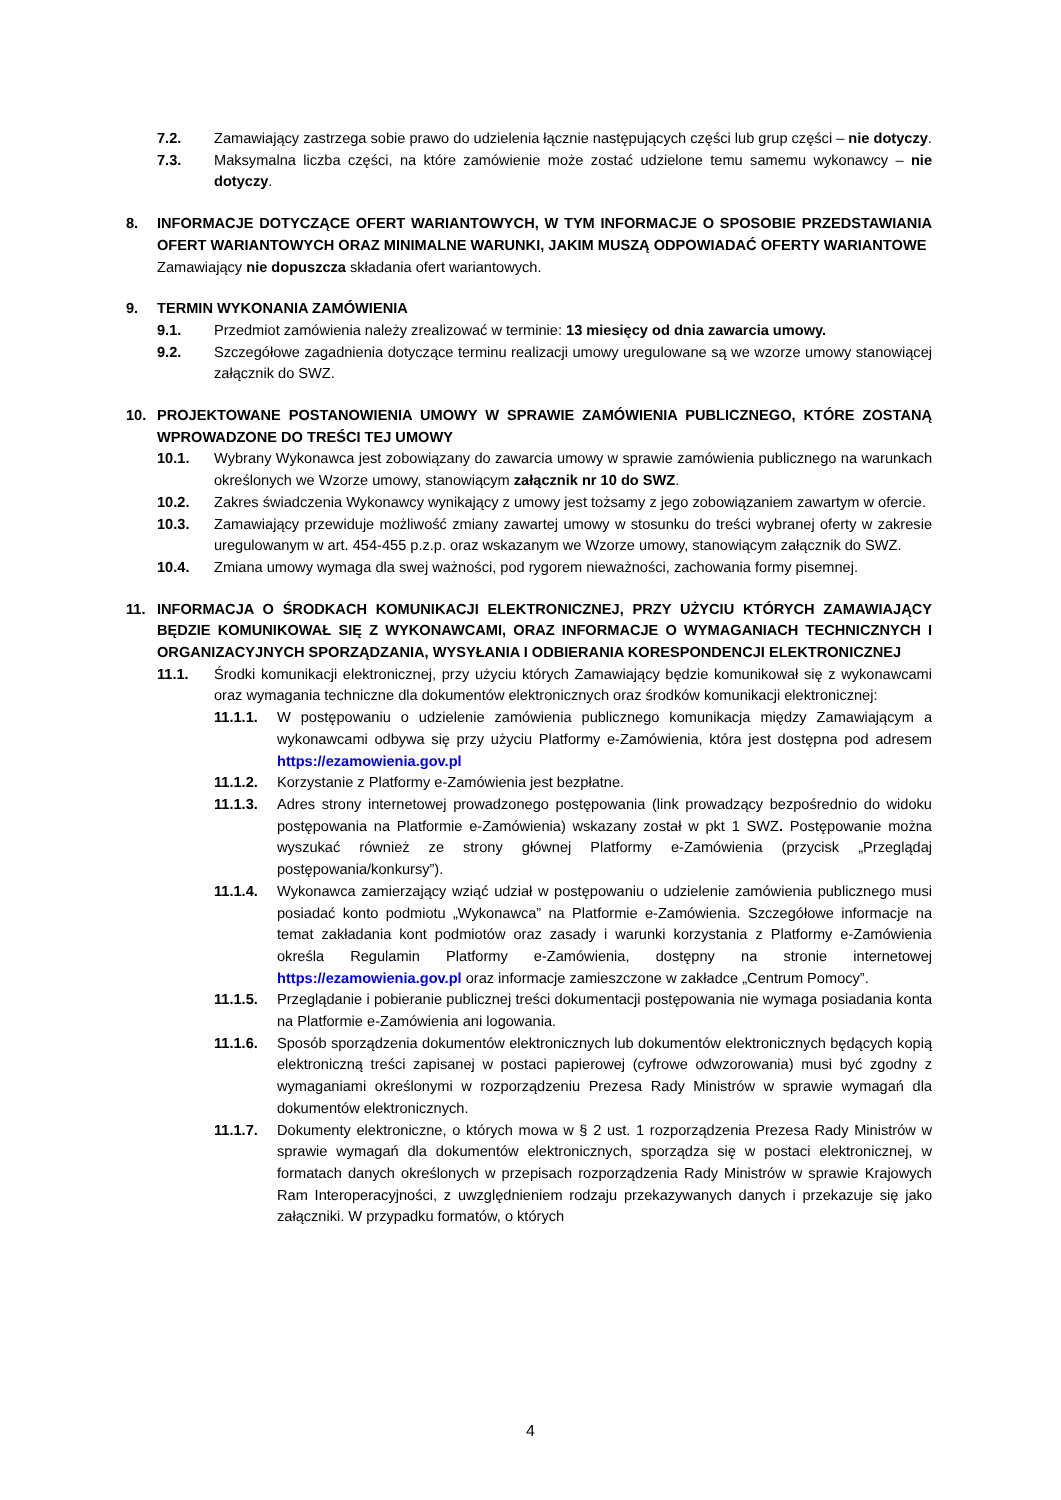7.2. Zamawiający zastrzega sobie prawo do udzielenia łącznie następujących części lub grup części – nie dotyczy.
7.3. Maksymalna liczba części, na które zamówienie może zostać udzielone temu samemu wykonawcy – nie dotyczy.
8. INFORMACJE DOTYCZĄCE OFERT WARIANTOWYCH, W TYM INFORMACJE O SPOSOBIE PRZEDSTAWIANIA OFERT WARIANTOWYCH ORAZ MINIMALNE WARUNKI, JAKIM MUSZĄ ODPOWIADAĆ OFERTY WARIANTOWE
Zamawiający nie dopuszcza składania ofert wariantowych.
9. TERMIN WYKONANIA ZAMÓWIENIA
9.1. Przedmiot zamówienia należy zrealizować w terminie: 13 miesięcy od dnia zawarcia umowy.
9.2. Szczegółowe zagadnienia dotyczące terminu realizacji umowy uregulowane są we wzorze umowy stanowiącej załącznik do SWZ.
10. PROJEKTOWANE POSTANOWIENIA UMOWY W SPRAWIE ZAMÓWIENIA PUBLICZNEGO, KTÓRE ZOSTANĄ WPROWADZONE DO TREŚCI TEJ UMOWY
10.1. Wybrany Wykonawca jest zobowiązany do zawarcia umowy w sprawie zamówienia publicznego na warunkach określonych we Wzorze umowy, stanowiącym załącznik nr 10 do SWZ.
10.2. Zakres świadczenia Wykonawcy wynikający z umowy jest tożsamy z jego zobowiązaniem zawartym w ofercie.
10.3. Zamawiający przewiduje możliwość zmiany zawartej umowy w stosunku do treści wybranej oferty w zakresie uregulowanym w art. 454-455 p.z.p. oraz wskazanym we Wzorze umowy, stanowiącym załącznik do SWZ.
10.4. Zmiana umowy wymaga dla swej ważności, pod rygorem nieważności, zachowania formy pisemnej.
11. INFORMACJA O ŚRODKACH KOMUNIKACJI ELEKTRONICZNEJ, PRZY UŻYCIU KTÓRYCH ZAMAWIAJĄCY BĘDZIE KOMUNIKOWAŁ SIĘ Z WYKONAWCAMI, ORAZ INFORMACJE O WYMAGANIACH TECHNICZNYCH I ORGANIZACYJNYCH SPORZĄDZANIA, WYSYŁANIA I ODBIERANIA KORESPONDENCJI ELEKTRONICZNEJ
11.1. Środki komunikacji elektronicznej, przy użyciu których Zamawiający będzie komunikował się z wykonawcami oraz wymagania techniczne dla dokumentów elektronicznych oraz środków komunikacji elektronicznej:
11.1.1. W postępowaniu o udzielenie zamówienia publicznego komunikacja między Zamawiającym a wykonawcami odbywa się przy użyciu Platformy e-Zamówienia, która jest dostępna pod adresem https://ezamowienia.gov.pl
11.1.2. Korzystanie z Platformy e-Zamówienia jest bezpłatne.
11.1.3. Adres strony internetowej prowadzonego postępowania (link prowadzący bezpośrednio do widoku postępowania na Platformie e-Zamówienia) wskazany został w pkt 1 SWZ. Postępowanie można wyszukać również ze strony głównej Platformy e-Zamówienia (przycisk „Przeglądaj postępowania/konkursy”).
11.1.4. Wykonawca zamierzający wziąć udział w postępowaniu o udzielenie zamówienia publicznego musi posiadać konto podmiotu „Wykonawca” na Platformie e-Zamówienia. Szczegółowe informacje na temat zakładania kont podmiotów oraz zasady i warunki korzystania z Platformy e-Zamówienia określa Regulamin Platformy e-Zamówienia, dostępny na stronie internetowej https://ezamowienia.gov.pl oraz informacje zamieszczone w zakładce „Centrum Pomocy”.
11.1.5. Przeglądanie i pobieranie publicznej treści dokumentacji postępowania nie wymaga posiadania konta na Platformie e-Zamówienia ani logowania.
11.1.6. Sposób sporządzenia dokumentów elektronicznych lub dokumentów elektronicznych będących kopią elektroniczną treści zapisanej w postaci papierowej (cyfrowe odwzorowania) musi być zgodny z wymaganiami określonymi w rozporządzeniu Prezesa Rady Ministrów w sprawie wymagań dla dokumentów elektronicznych.
11.1.7. Dokumenty elektroniczne, o których mowa w § 2 ust. 1 rozporządzenia Prezesa Rady Ministrów w sprawie wymagań dla dokumentów elektronicznych, sporządza się w postaci elektronicznej, w formatach danych określonych w przepisach rozporządzenia Rady Ministrów w sprawie Krajowych Ram Interoperacyjności, z uwzględnieniem rodzaju przekazywanych danych i przekazuje się jako załączniki. W przypadku formatów, o których
4